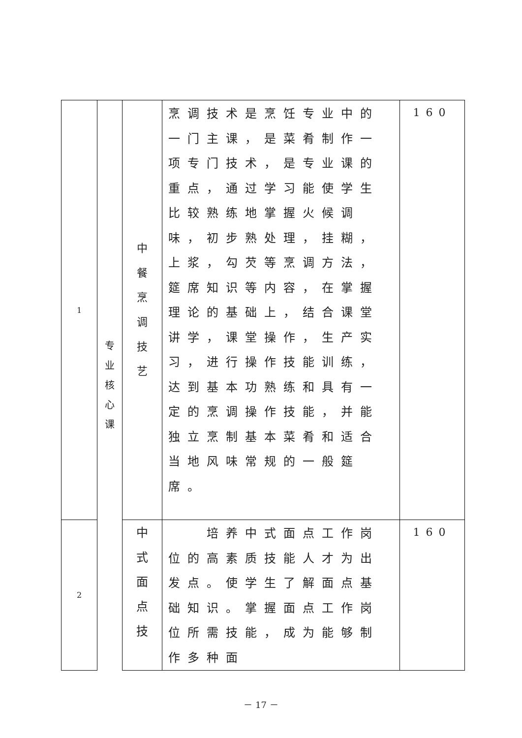| 1 | 专 业 核 心 课 | 中 餐 烹 调 技 艺 | 烹调技术是烹饪专业中的一门主课，是菜肴制作一项专门技术，是专业课的重点，通过学习能使学生比较熟练地掌握火候调味，初步熟处理，挂糊，上浆，勾芡等烹调方法，筵席知识等内容，在掌握理论的基础上，结合课堂讲学，课堂操作，生产实习，进行操作技能训练，达到基本功熟练和具有一定的烹调操作技能，并能独立烹制基本菜肴和适合当地风味常规的一般筵席。 | 160 |
| 2 | | 中 式 面 点 技 | 培养中式面点工作岗位的高素质技能人才为出发点。使学生了解面点基础知识。掌握面点工作岗位所需技能，成为能够制作多种面 | 160 |
－ 17 －